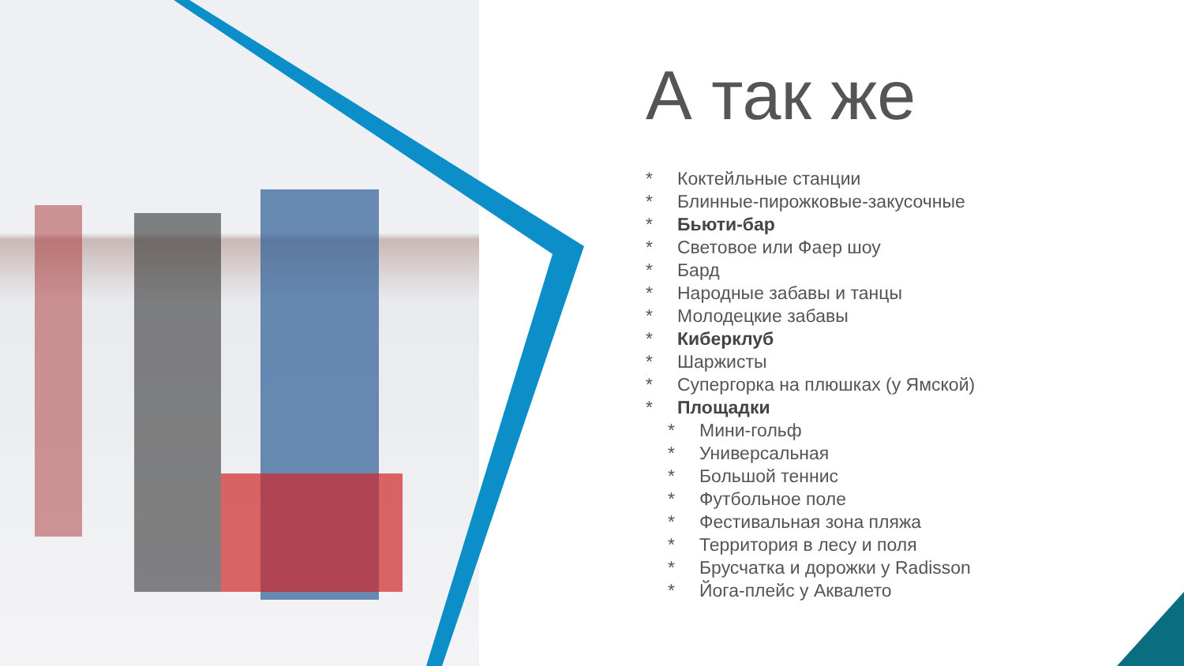А так же
* Коктейльные станции
* Блинные-пирожковые-закусочные
* Бьюти-бар
* Световое или Фаер шоу
* Бард
* Народные забавы и танцы
* Молодецкие забавы
* Киберклуб
* Шаржисты
* Супергорка на плюшках (у Ямской)
* Площадки
* Мини-гольф
* Универсальная
* Большой теннис
* Футбольное поле
* Фестивальная зона пляжа
* Территория в лесу и поля
* Брусчатка и дорожки у Radisson
* Йога-плейс у Аквалето